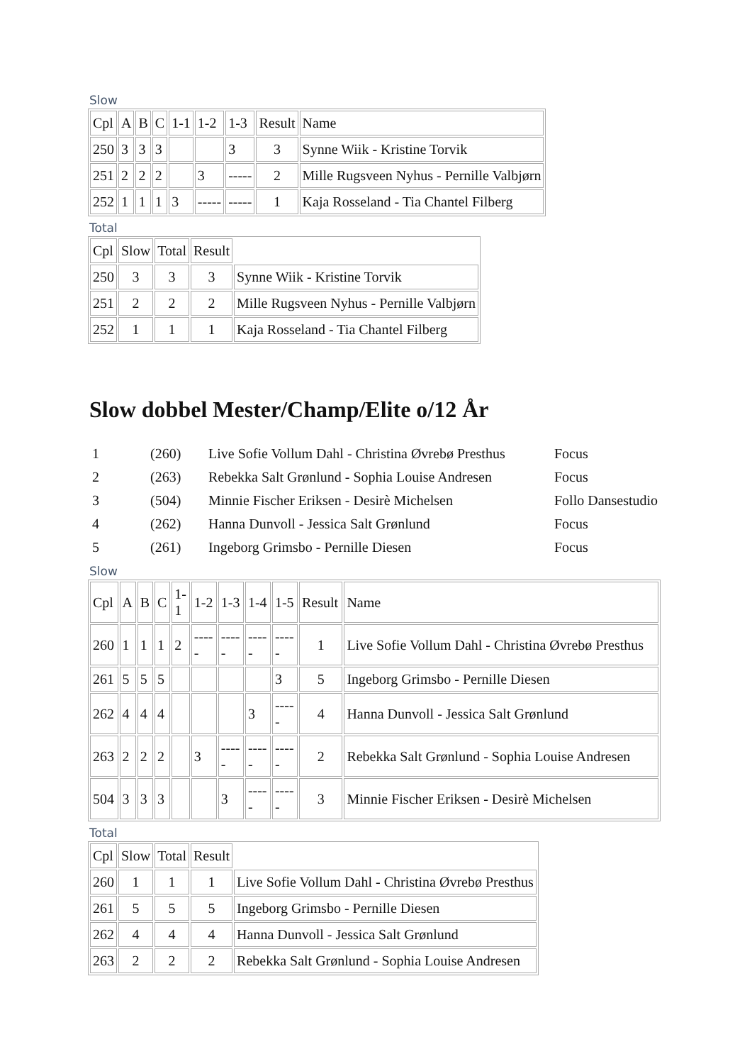Slow
| Cpl | A | B | C | 1-1 | 1-2 | 1-3 | Result | Name |
| 250 | 3 | 3 | 3 | | | 3 | 3 | Synne Wiik - Kristine Torvik |
| 251 | 2 | 2 | 2 | | 3 | ----- | 2 | Mille Rugsveen Nyhus - Pernille Valbjørn |
| 252 | 1 | 1 | 1 | 3 | ----- | ----- | 1 | Kaja Rosseland - Tia Chantel Filberg |
Total
| Cpl | Slow | Total | Result | |
| 250 | 3 | 3 | 3 | Synne Wiik - Kristine Torvik |
| 251 | 2 | 2 | 2 | Mille Rugsveen Nyhus - Pernille Valbjørn |
| 252 | 1 | 1 | 1 | Kaja Rosseland - Tia Chantel Filberg |
Slow dobbel Mester/Champ/Elite o/12 År
| 1 | (260) | Live Sofie Vollum Dahl - Christina Øvrebø Presthus | Focus |
| 2 | (263) | Rebekka Salt Grønlund - Sophia Louise Andresen | Focus |
| 3 | (504) | Minnie Fischer Eriksen - Desirè Michelsen | Follo Dansestudio |
| 4 | (262) | Hanna Dunvoll - Jessica Salt Grønlund | Focus |
| 5 | (261) | Ingeborg Grimsbo - Pernille Diesen | Focus |
Slow
| Cpl | A | B | C | 1- 1 | 1-2 | 1-3 | 1-4 | 1-5 | Result | Name |
| 260 | 1 | 1 | 1 | 2 | ---- - | ---- - | ---- - | ---- - | 1 | Live Sofie Vollum Dahl - Christina Øvrebø Presthus |
| 261 | 5 | 5 | 5 | | | | | 3 | 5 | Ingeborg Grimsbo - Pernille Diesen |
| 262 | 4 | 4 | 4 | | | | 3 | ---- - | 4 | Hanna Dunvoll - Jessica Salt Grønlund |
| 263 | 2 | 2 | 2 | | 3 | ---- - | ---- - | ---- - | 2 | Rebekka Salt Grønlund - Sophia Louise Andresen |
| 504 | 3 | 3 | 3 | | | 3 | ---- - | ---- - | 3 | Minnie Fischer Eriksen - Desirè Michelsen |
Total
| Cpl | Slow | Total | Result | |
| 260 | 1 | 1 | 1 | Live Sofie Vollum Dahl - Christina Øvrebø Presthus |
| 261 | 5 | 5 | 5 | Ingeborg Grimsbo - Pernille Diesen |
| 262 | 4 | 4 | 4 | Hanna Dunvoll - Jessica Salt Grønlund |
| 263 | 2 | 2 | 2 | Rebekka Salt Grønlund - Sophia Louise Andresen |